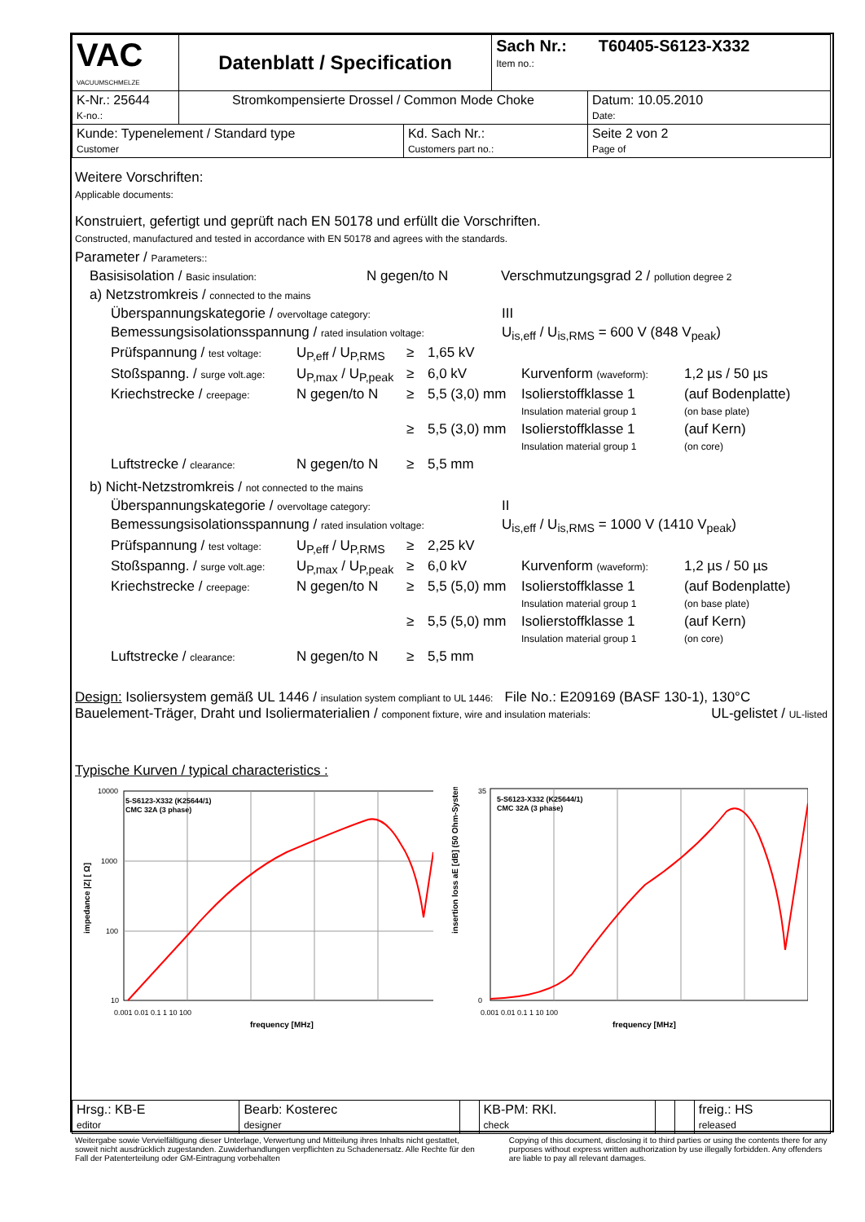| VAC VACUUMSCHMELZE | Datenblatt / Specification | | Sach Nr.: T60405-S6123-X332 Item no.: | |
| K-Nr.: 25644 K-no.: | Stromkompensierte Drossel / Common Mode Choke | | | Datum: 10.05.2010 Date: |
| Kunde: Typenelement / Standard type Customer | | Kd. Sach Nr.: Customers part no.: | | Seite 2 von 2 Page of |
Weitere Vorschriften:
Applicable documents:
Konstruiert, gefertigt und geprüft nach EN 50178 und erfüllt die Vorschriften.
Constructed, manufactured and tested in accordance with EN 50178 and agrees with the standards.
Parameter / Parameters::
Basisisolation / Basic insulation: N gegen/to N Verschmutzungsgrad 2 / pollution degree 2
a) Netzstromkreis / connected to the mains
Überspannungskategorie / overvoltage category: III
Bemessungsisolationsspannung / rated insulation voltage: U<sub>is,eff</sub> / U<sub>is,RMS</sub> = 600 V (848 V<sub>peak</sub>)
Prüfspannung / test voltage: U<sub>P,eff</sub> / U<sub>P,RMS</sub> ≥ 1,65 kV
Stoßspanng. / surge volt.age: U<sub>P,max</sub> / U<sub>P,peak</sub> ≥ 6,0 kV Kurvenform (waveform): 1,2 µs / 50 µs
Kriechstrecke / creepage: N gegen/to N ≥ 5,5 (3,0) mm Isolierstoffklasse 1
Insulation material group 1 (auf Bodenplatte)
(on base plate)
≥ 5,5 (3,0) mm Isolierstoffklasse 1
Insulation material group 1 (auf Kern)
(on core)
Luftstrecke / clearance: N gegen/to N ≥ 5,5 mm
b) Nicht-Netzstromkreis / not connected to the mains
Überspannungskategorie / overvoltage category: II
Bemessungsisolationsspannung / rated insulation voltage: U<sub>is,eff</sub> / U<sub>is,RMS</sub> = 1000 V (1410 V<sub>peak</sub>)
Prüfspannung / test voltage: U<sub>P,eff</sub> / U<sub>P,RMS</sub> ≥ 2,25 kV
Stoßspanng. / surge volt.age: U<sub>P,max</sub> / U<sub>P,peak</sub> ≥ 6,0 kV Kurvenform (waveform): 1,2 µs / 50 µs
Kriechstrecke / creepage: N gegen/to N ≥ 5,5 (5,0) mm Isolierstoffklasse 1
Insulation material group 1 (auf Bodenplatte)
(on base plate)
≥ 5,5 (5,0) mm Isolierstoffklasse 1
Insulation material group 1 (auf Kern)
(on core)
Luftstrecke / clearance: N gegen/to N ≥ 5,5 mm
Design: Isoliersystem gemäß UL 1446 / insulation system compliant to UL 1446: File No.: E209169 (BASF 130-1), 130°C
Bauelement-Träger, Draht und Isoliermaterialien / component fixture, wire and insulation materials: UL-gelistet / UL-listed
Typische Kurven / typical characteristics :
5-S6123-X332 (K25644/1)
CMC 32A (3 phase)
10000
1000
100
10
0.001 0.01 0.1 1 10 100
frequency [MHz]
impedance |Z| [ Ω]
5-S6123-X332 (K25644/1)
CMC 32A (3 phase)
35
0
0.001 0.01 0.1 1 10 100
frequency [MHz]
insertion loss aE [dB] (50 Ohm-System)
| Hrsg.: KB-E editor | Bearb: Kosterec designer | | KB-PM: RKl. check | | | freig.: HS released |
Weitergabe sowie Vervielfältigung dieser Unterlage, Verwertung und Mitteilung ihres Inhalts nicht gestattet, soweit nicht ausdrücklich zugestanden. Zuwiderhandlungen verpflichten zu Schadenersatz. Alle Rechte für den Fall der Patenterteilung oder GM-Eintragung vorbehalten
Copying of this document, disclosing it to third parties or using the contents there for any purposes without express written authorization by use illegally forbidden. Any offenders are liable to pay all relevant damages.